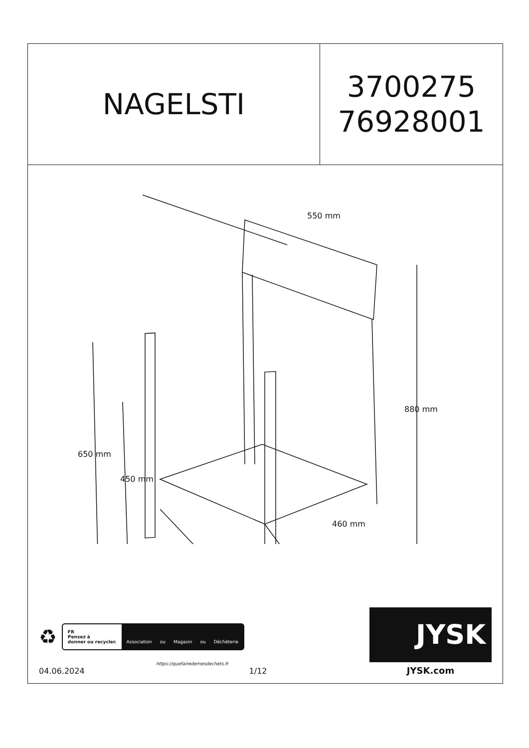NAGELSTI
3700275
76928001
550 mm
880 mm
650 mm
450 mm
460 mm
♻
FR
Pensez à
donner ou recycler.
Association ou Magasin ou Déchèterie
https://quefairedemesdechets.fr
04.06.2024 1/12
JYSK
JYSK.com